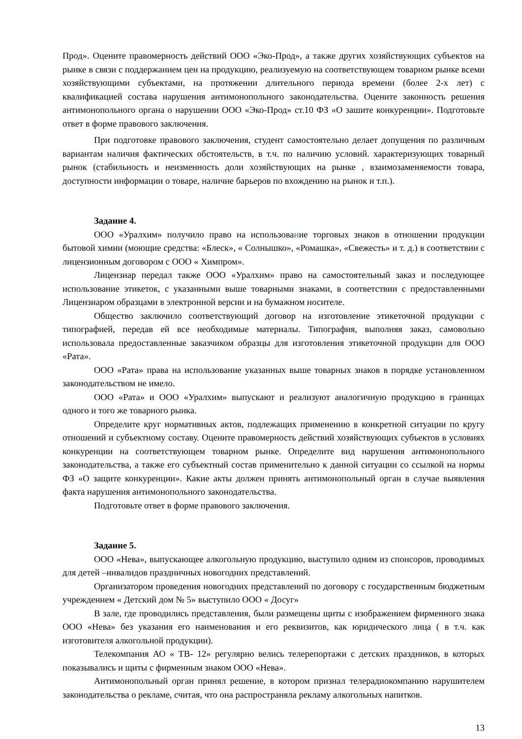Прод». Оцените правомерность действий ООО «Эко-Прод», а также других хозяйствующих субъектов на рынке в связи с поддержанием цен на продукцию, реализуемую на соответствующем товарном рынке всеми хозяйствующими субъектами, на протяжении длительного периода времени (более 2-х лет) с квалификацией состава нарушения антимонопольного законодательства. Оцените законность решения антимонопольного органа о нарушении ООО «Эко-Прод» ст.10 ФЗ «О зашите конкуренции». Подготовьте ответ в форме правового заключения.
При подготовке правового заключения, студент самостоятельно делает допущения по различным вариантам наличия фактических обстоятельств, в т.ч. по наличию условий. характеризующих товарный рынок (стабильность и неизменность доли хозяйствующих на рынке , взаимозаменяемости товара, доступности информации о товаре, наличие барьеров по вхождению на рынок и т.п.).
Задание 4.
ООО «Уралхим» получило право на использование торговых знаков в отношении продукции бытовой химии (моющие средства: «Блеск», « Солнышко», «Ромашка», «Свежесть» и т. д.) в соответствии с лицензионным договором с ООО « Химпром».
Лицензиар передал также ООО «Уралхим» право на самостоятельный заказ и последующее использование этикеток, с указанными выше товарными знаками, в соответствии с предоставленными Лицензиаром образцами в электронной версии и на бумажном носителе.
Общество заключило соответствующий договор на изготовление этикеточной продукции с типографией, передав ей все необходимые материалы. Типография, выполняя заказ, самовольно использовала предоставленные заказчиком образцы для изготовления этикеточной продукции для ООО «Рата».
ООО «Рата» права на использование указанных выше товарных знаков в порядке установленном законодательством не имело.
ООО «Рата» и ООО «Уралхим» выпускают и реализуют аналогичную продукцию в границах одного и того же товарного рынка.
Определите круг нормативных актов, подлежащих применению в конкретной ситуации по кругу отношений и субъектному составу. Оцените правомерность действий хозяйствующих субъектов в условиях конкуренции на соответствующем товарном рынке. Определите вид нарушения антимонопольного законодательства, а также его субъектный состав применительно к данной ситуации со ссылкой на нормы ФЗ «О защите конкуренции». Какие акты должен принять антимонопольный орган в случае выявления факта нарушения антимонопольного законодательства.
Подготовьте ответ в форме правового заключения.
Задание 5.
ООО «Нева», выпускающее алкогольную продукцию, выступило одним из спонсоров, проводимых для детей –инвалидов праздничных новогодних представлений.
Организатором проведения новогодних представлений по договору с государственным бюджетным учреждением « Детский дом № 5» выступило ООО « Досуг»
В зале, где проводились представления, были размещены щиты с изображением фирменного знака ООО «Нева» без указания его наименования и его реквизитов, как юридического лица ( в т.ч. как изготовителя алкогольной продукции).
Телекомпания АО « ТВ- 12» регулярно велись телерепортажи с детских праздников, в которых показывались и щиты с фирменным знаком ООО «Нева».
Антимонопольный орган принял решение, в котором признал телерадиокомпанию нарушителем законодательства о рекламе, считая, что она распространяла рекламу алкогольных напитков.
13